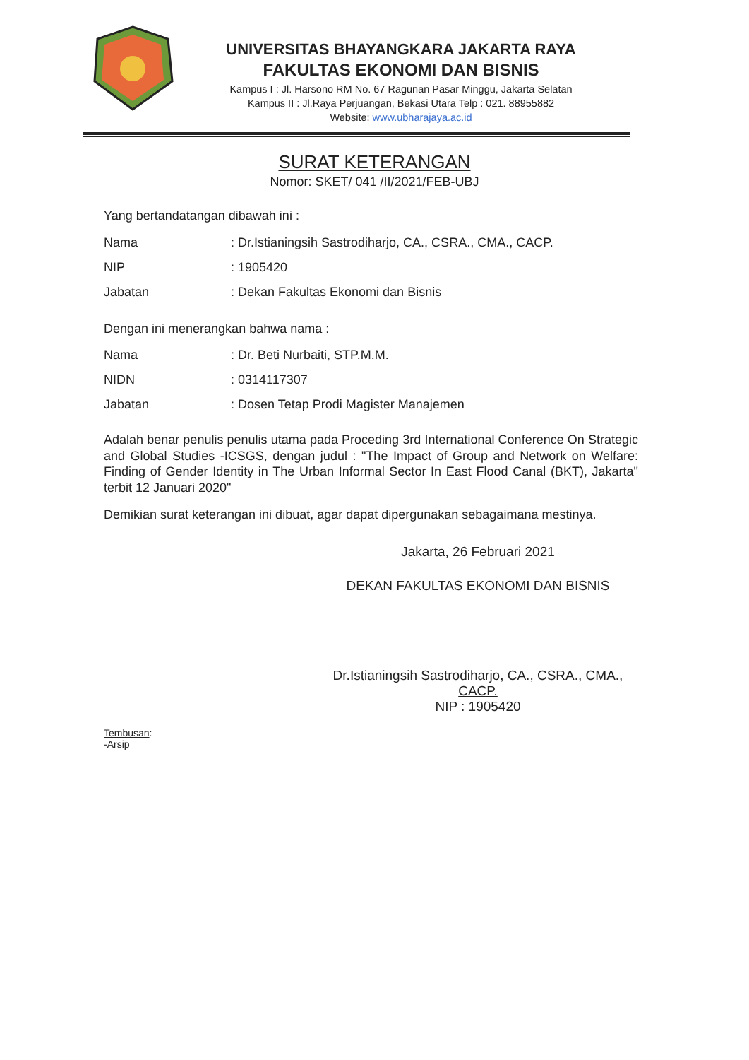UNIVERSITAS BHAYANGKARA JAKARTA RAYA
FAKULTAS EKONOMI DAN BISNIS
Kampus I : Jl. Harsono RM No. 67 Ragunan Pasar Minggu, Jakarta Selatan
Kampus II : Jl.Raya Perjuangan, Bekasi Utara Telp : 021. 88955882
Website: www.ubharajaya.ac.id
SURAT KETERANGAN
Nomor: SKET/ 041 /II/2021/FEB-UBJ
Yang bertandatangan dibawah ini :
Nama: Dr.Istianingsih Sastrodiharjo, CA., CSRA., CMA., CACP.
NIP: 1905420
Jabatan: Dekan Fakultas Ekonomi dan Bisnis
Dengan ini menerangkan bahwa nama :
Nama: Dr. Beti Nurbaiti, STP.M.M.
NIDN: 0314117307
Jabatan: Dosen Tetap Prodi Magister Manajemen
Adalah benar penulis penulis utama pada Proceding 3rd International Conference On Strategic and Global Studies -ICSGS, dengan judul : "The Impact of Group and Network on Welfare: Finding of Gender Identity in The Urban Informal Sector In East Flood Canal (BKT), Jakarta" terbit 12 Januari 2020"
Demikian surat keterangan ini dibuat, agar dapat dipergunakan sebagaimana mestinya.
Jakarta, 26 Februari 2021
DEKAN FAKULTAS EKONOMI DAN BISNIS
Dr.Istianingsih Sastrodiharjo, CA., CSRA., CMA., CACP.
NIP : 1905420
Tembusan:
-Arsip